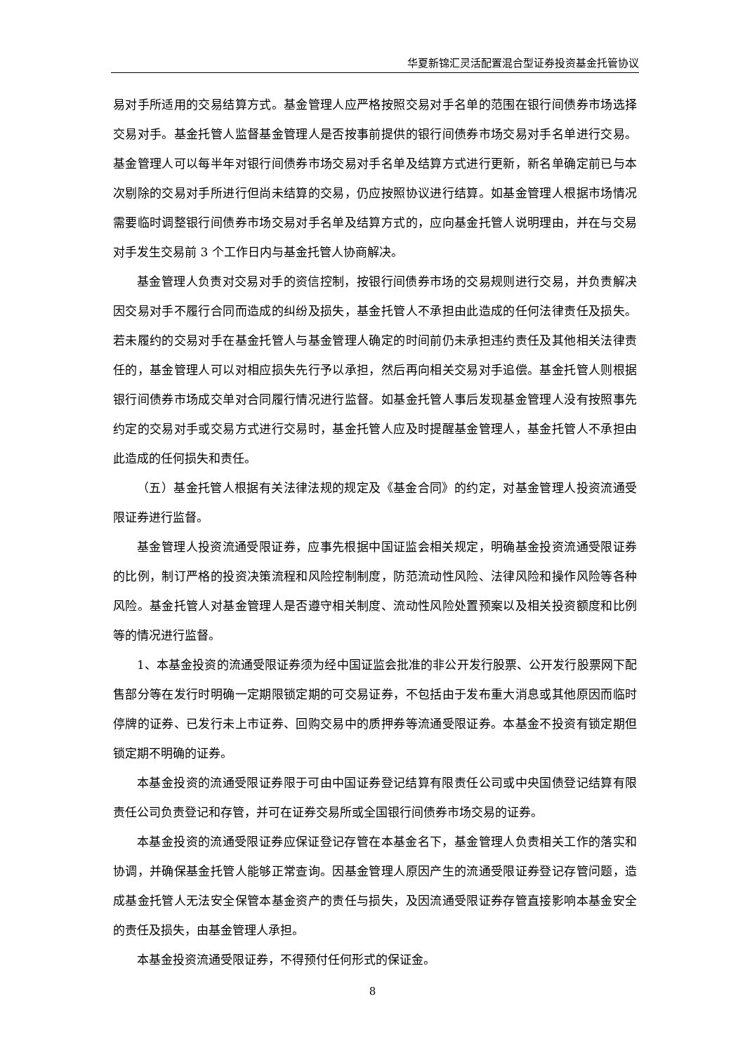华夏新锦汇灵活配置混合型证券投资基金托管协议
易对手所适用的交易结算方式。基金管理人应严格按照交易对手名单的范围在银行间债券市场选择交易对手。基金托管人监督基金管理人是否按事前提供的银行间债券市场交易对手名单进行交易。基金管理人可以每半年对银行间债券市场交易对手名单及结算方式进行更新，新名单确定前已与本次剔除的交易对手所进行但尚未结算的交易，仍应按照协议进行结算。如基金管理人根据市场情况需要临时调整银行间债券市场交易对手名单及结算方式的，应向基金托管人说明理由，并在与交易对手发生交易前 3 个工作日内与基金托管人协商解决。
基金管理人负责对交易对手的资信控制，按银行间债券市场的交易规则进行交易，并负责解决因交易对手不履行合同而造成的纠纷及损失，基金托管人不承担由此造成的任何法律责任及损失。若未履约的交易对手在基金托管人与基金管理人确定的时间前仍未承担违约责任及其他相关法律责任的，基金管理人可以对相应损失先行予以承担，然后再向相关交易对手追偿。基金托管人则根据银行间债券市场成交单对合同履行情况进行监督。如基金托管人事后发现基金管理人没有按照事先约定的交易对手或交易方式进行交易时，基金托管人应及时提醒基金管理人，基金托管人不承担由此造成的任何损失和责任。
（五）基金托管人根据有关法律法规的规定及《基金合同》的约定，对基金管理人投资流通受限证券进行监督。
基金管理人投资流通受限证券，应事先根据中国证监会相关规定，明确基金投资流通受限证券的比例，制订严格的投资决策流程和风险控制制度，防范流动性风险、法律风险和操作风险等各种风险。基金托管人对基金管理人是否遵守相关制度、流动性风险处置预案以及相关投资额度和比例等的情况进行监督。
1、本基金投资的流通受限证券须为经中国证监会批准的非公开发行股票、公开发行股票网下配售部分等在发行时明确一定期限锁定期的可交易证券，不包括由于发布重大消息或其他原因而临时停牌的证券、已发行未上市证券、回购交易中的质押券等流通受限证券。本基金不投资有锁定期但锁定期不明确的证券。
本基金投资的流通受限证券限于可由中国证券登记结算有限责任公司或中央国债登记结算有限责任公司负责登记和存管，并可在证券交易所或全国银行间债券市场交易的证券。
本基金投资的流通受限证券应保证登记存管在本基金名下，基金管理人负责相关工作的落实和协调，并确保基金托管人能够正常查询。因基金管理人原因产生的流通受限证券登记存管问题，造成基金托管人无法安全保管本基金资产的责任与损失，及因流通受限证券存管直接影响本基金安全的责任及损失，由基金管理人承担。
本基金投资流通受限证券，不得预付任何形式的保证金。
8